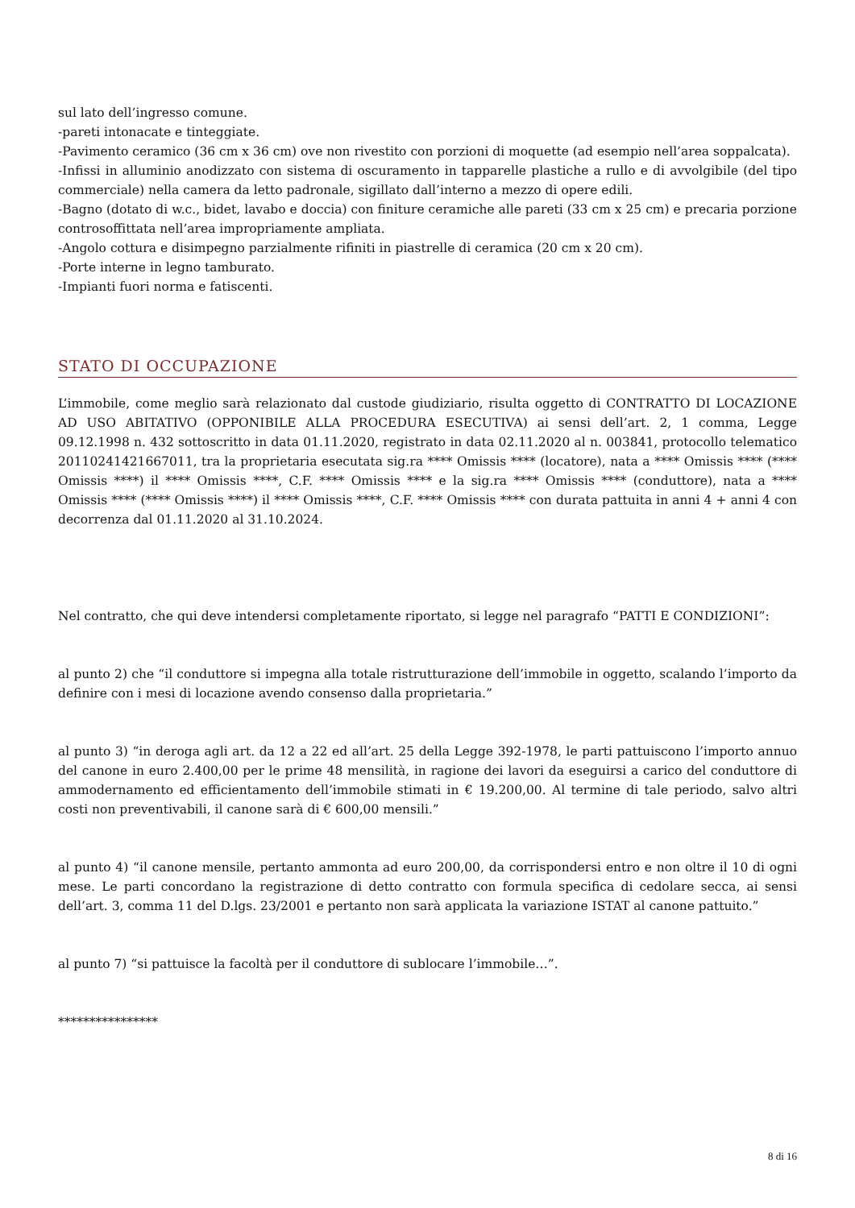sul lato dell’ingresso comune.
-pareti intonacate e tinteggiate.
-Pavimento ceramico (36 cm x 36 cm) ove non rivestito con porzioni di moquette (ad esempio nell’area soppalcata).
-Infissi in alluminio anodizzato con sistema di oscuramento in tapparelle plastiche a rullo e di avvolgibile (del tipo commerciale) nella camera da letto padronale, sigillato dall’interno a mezzo di opere edili.
-Bagno (dotato di w.c., bidet, lavabo e doccia) con finiture ceramiche alle pareti (33 cm x 25 cm) e precaria porzione controsoffittata nell’area impropriamente ampliata.
-Angolo cottura e disimpegno parzialmente rifiniti in piastrelle di ceramica (20 cm x 20 cm).
-Porte interne in legno tamburato.
-Impianti fuori norma e fatiscenti.
STATO DI OCCUPAZIONE
L’immobile, come meglio sarà relazionato dal custode giudiziario, risulta oggetto di CONTRATTO DI LOCAZIONE AD USO ABITATIVO (OPPONIBILE ALLA PROCEDURA ESECUTIVA) ai sensi dell’art. 2, 1 comma, Legge 09.12.1998 n. 432 sottoscritto in data 01.11.2020, registrato in data 02.11.2020 al n. 003841, protocollo telematico 20110241421667011, tra la proprietaria esecutata sig.ra **** Omissis **** (locatore), nata a **** Omissis **** (**** Omissis ****) il **** Omissis ****, C.F. **** Omissis **** e la sig.ra **** Omissis **** (conduttore), nata a **** Omissis **** (**** Omissis ****) il **** Omissis ****, C.F. **** Omissis **** con durata pattuita in anni 4 + anni 4 con decorrenza dal 01.11.2020 al 31.10.2024.
Nel contratto, che qui deve intendersi completamente riportato, si legge nel paragrafo “PATTI E CONDIZIONI”:
al punto 2) che “il conduttore si impegna alla totale ristrutturazione dell’immobile in oggetto, scalando l’importo da definire con i mesi di locazione avendo consenso dalla proprietaria.”
al punto 3) “in deroga agli art. da 12 a 22 ed all’art. 25 della Legge 392-1978, le parti pattuiscono l’importo annuo del canone in euro 2.400,00 per le prime 48 mensilità, in ragione dei lavori da eseguirsi a carico del conduttore di ammodernamento ed efficientamento dell’immobile stimati in € 19.200,00. Al termine di tale periodo, salvo altri costi non preventivabili, il canone sarà di € 600,00 mensili.”
al punto 4) “il canone mensile, pertanto ammonta ad euro 200,00, da corrispondersi entro e non oltre il 10 di ogni mese. Le parti concordano la registrazione di detto contratto con formula specifica di cedolare secca, ai sensi dell’art. 3, comma 11 del D.lgs. 23/2001 e pertanto non sarà applicata la variazione ISTAT al canone pattuito.”
al punto 7) “si pattuisce la facoltà per il conduttore di sublocare l’immobile…”.
****************
8 di 16